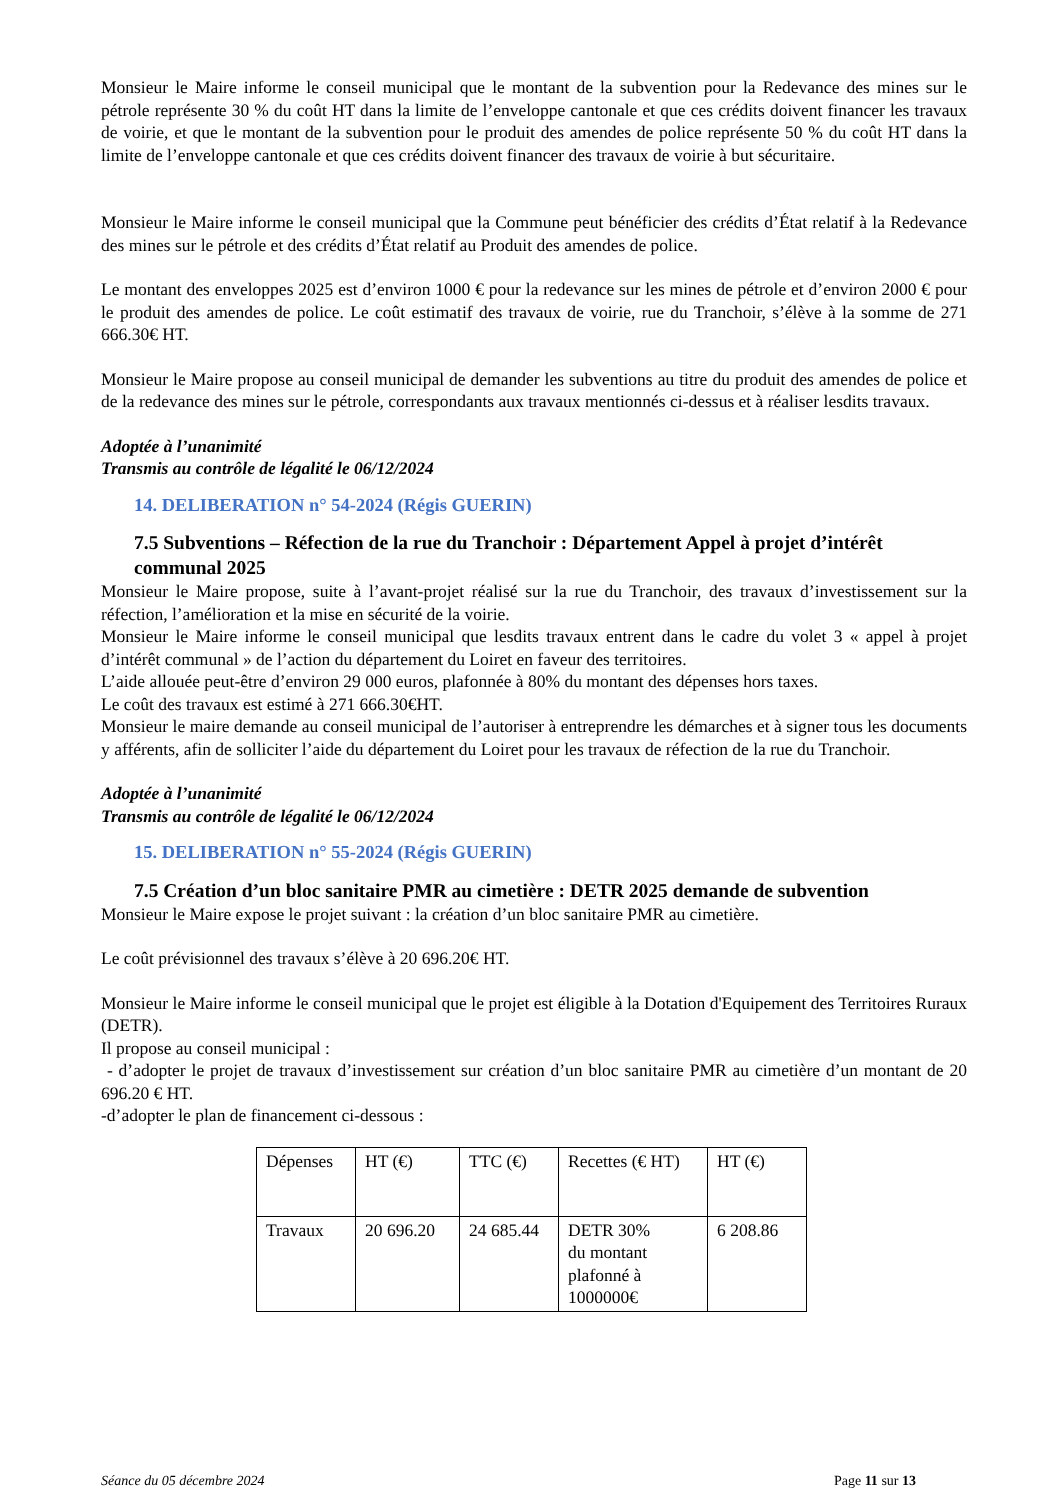Monsieur le Maire informe le conseil municipal que le montant de la subvention pour la Redevance des mines sur le pétrole représente 30 % du coût HT dans la limite de l’enveloppe cantonale et que ces crédits doivent financer les travaux de voirie, et que le montant de la subvention pour le produit des amendes de police représente 50 % du coût HT dans la limite de l’enveloppe cantonale et que ces crédits doivent financer des travaux de voirie à but sécuritaire.
Monsieur le Maire informe le conseil municipal que la Commune peut bénéficier des crédits d’État relatif à la Redevance des mines sur le pétrole et des crédits d’État relatif au Produit des amendes de police.
Le montant des enveloppes 2025 est d’environ 1000 € pour la redevance sur les mines de pétrole et d’environ 2000 € pour le produit des amendes de police. Le coût estimatif des travaux de voirie, rue du Tranchoir, s’élève à la somme de 271 666.30€ HT.
Monsieur le Maire propose au conseil municipal de demander les subventions au titre du produit des amendes de police et de la redevance des mines sur le pétrole, correspondants aux travaux mentionnés ci-dessus et à réaliser lesdits travaux.
Adoptée à l’unanimité
Transmis au contrôle de légalité le 06/12/2024
14. DELIBERATION n° 54-2024 (Régis GUERIN)
7.5 Subventions – Réfection de la rue du Tranchoir : Département Appel à projet d’intérêt communal 2025
Monsieur le Maire propose, suite à l’avant-projet réalisé sur la rue du Tranchoir, des travaux d’investissement sur la réfection, l’amélioration et la mise en sécurité de la voirie.
Monsieur le Maire informe le conseil municipal que lesdits travaux entrent dans le cadre du volet 3 « appel à projet d’intérêt communal » de l’action du département du Loiret en faveur des territoires.
L’aide allouée peut-être d’environ 29 000 euros, plafonnée à 80% du montant des dépenses hors taxes.
Le coût des travaux est estimé à 271 666.30€HT.
Monsieur le maire demande au conseil municipal de l’autoriser à entreprendre les démarches et à signer tous les documents y afférents, afin de solliciter l’aide du département du Loiret pour les travaux de réfection de la rue du Tranchoir.
Adoptée à l’unanimité
Transmis au contrôle de légalité le 06/12/2024
15. DELIBERATION n° 55-2024 (Régis GUERIN)
7.5 Création d’un bloc sanitaire PMR au cimetière : DETR 2025 demande de subvention
Monsieur le Maire expose le projet suivant : la création d’un bloc sanitaire PMR au cimetière.
Le coût prévisionnel des travaux s’élève à 20 696.20€ HT.
Monsieur le Maire informe le conseil municipal que le projet est éligible à la Dotation d'Equipement des Territoires Ruraux (DETR).
Il propose au conseil municipal :
- d’adopter le projet de travaux d’investissement sur création d’un bloc sanitaire PMR au cimetière d’un montant de 20 696.20 € HT.
-d’adopter le plan de financement ci-dessous :
| Dépenses | HT (€) | TTC (€) | Recettes (€ HT) | HT (€) |
| Travaux | 20 696.20 | 24 685.44 | DETR 30% du montant plafonné à 1000000€ | 6 208.86 |
Séance du 05 décembre 2024 Page 11 sur 13